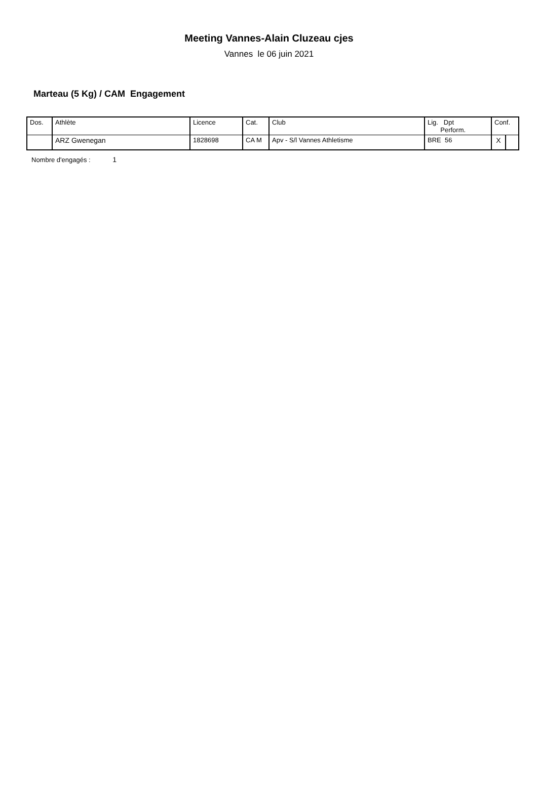Meeting Vannes-Alain Cluzeau cjes
Vannes le 06 juin 2021
Marteau (5 Kg) / CAM Engagement
| Dos. | Athlète | Licence | Cat. | Club | Lig. Dpt Perform. | Conf. | |
| --- | --- | --- | --- | --- | --- | --- | --- |
| | ARZ Gwenegan | 1828698 | CA M | Apv - S/l Vannes Athletisme | BRE 56 | X | |
Nombre d'engagés : 1